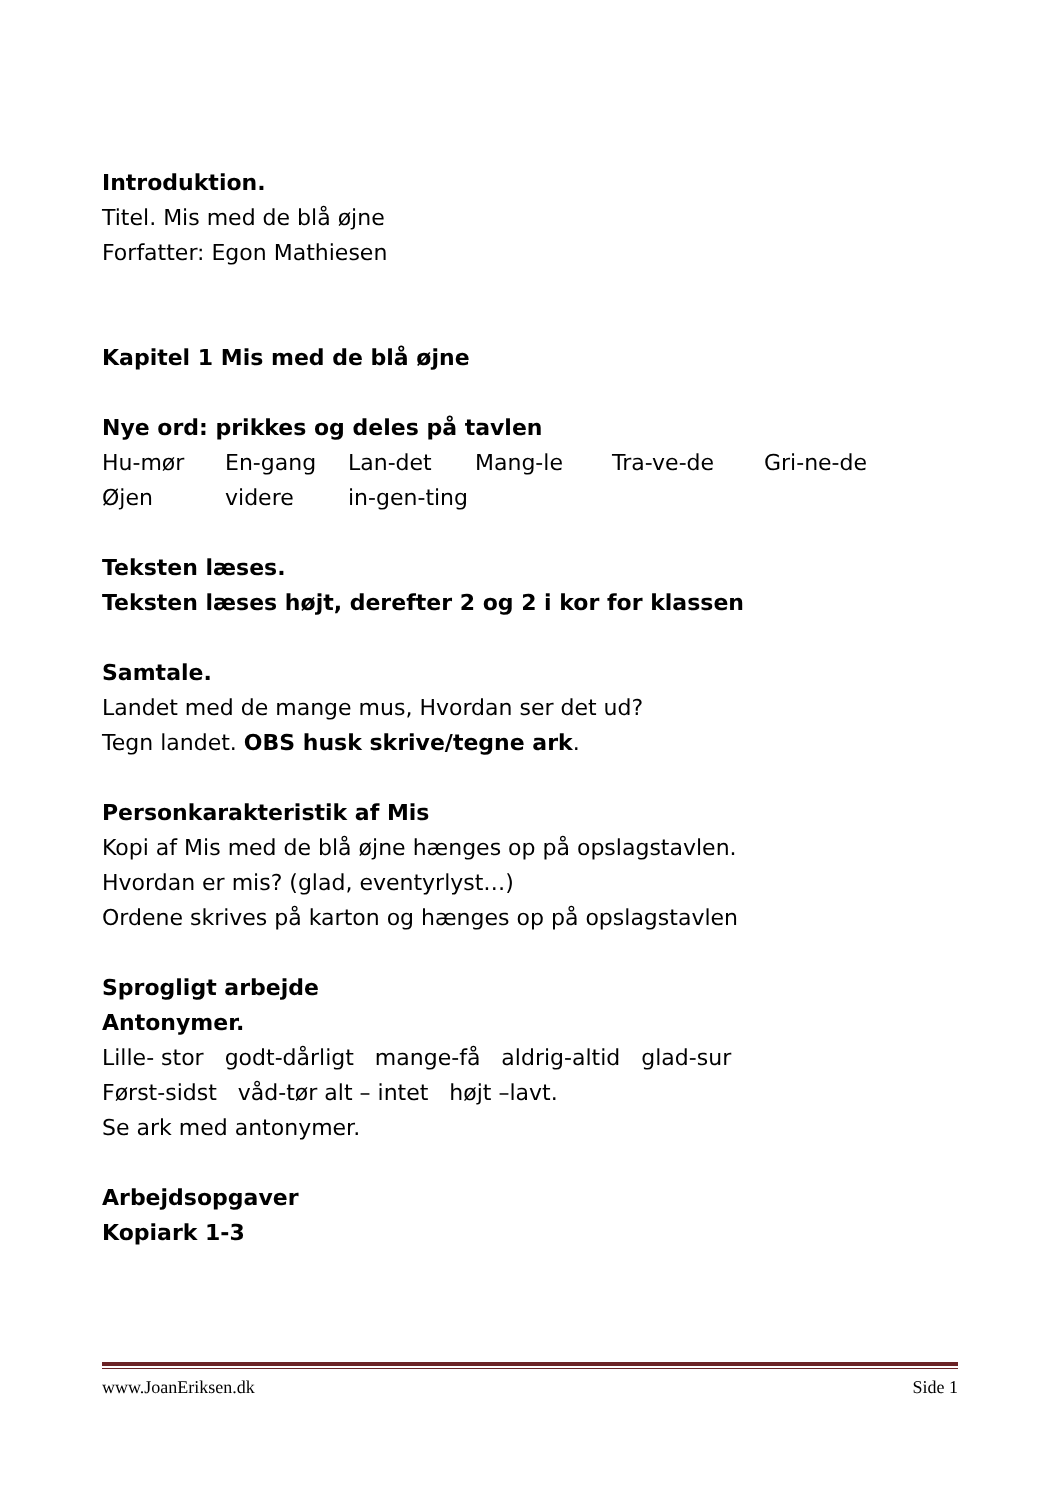Introduktion.
Titel. Mis med de blå øjne
Forfatter: Egon Mathiesen
Kapitel 1 Mis med de blå øjne
Nye ord: prikkes og deles på tavlen
Hu-mør En-gang Lan-det Mang-le Tra-ve-de Gri-ne-de
Øjen videre in-gen-ting
Teksten læses.
Teksten læses højt, derefter 2 og 2 i kor for klassen
Samtale.
Landet med de mange mus, Hvordan ser det ud?
Tegn landet. OBS husk skrive/tegne ark.
Personkarakteristik af Mis
Kopi af Mis med de blå øjne hænges op på opslagstavlen.
Hvordan er mis? (glad, eventyrlyst…)
Ordene skrives på karton og hænges op på opslagstavlen
Sprogligt arbejde
Antonymer.
Lille- stor godt-dårligt mange-få aldrig-altid glad-sur
Først-sidst våd-tør alt – intet højt –lavt.
Se ark med antonymer.
Arbejdsopgaver
Kopiark 1-3
www.JoanEriksen.dk Side 1